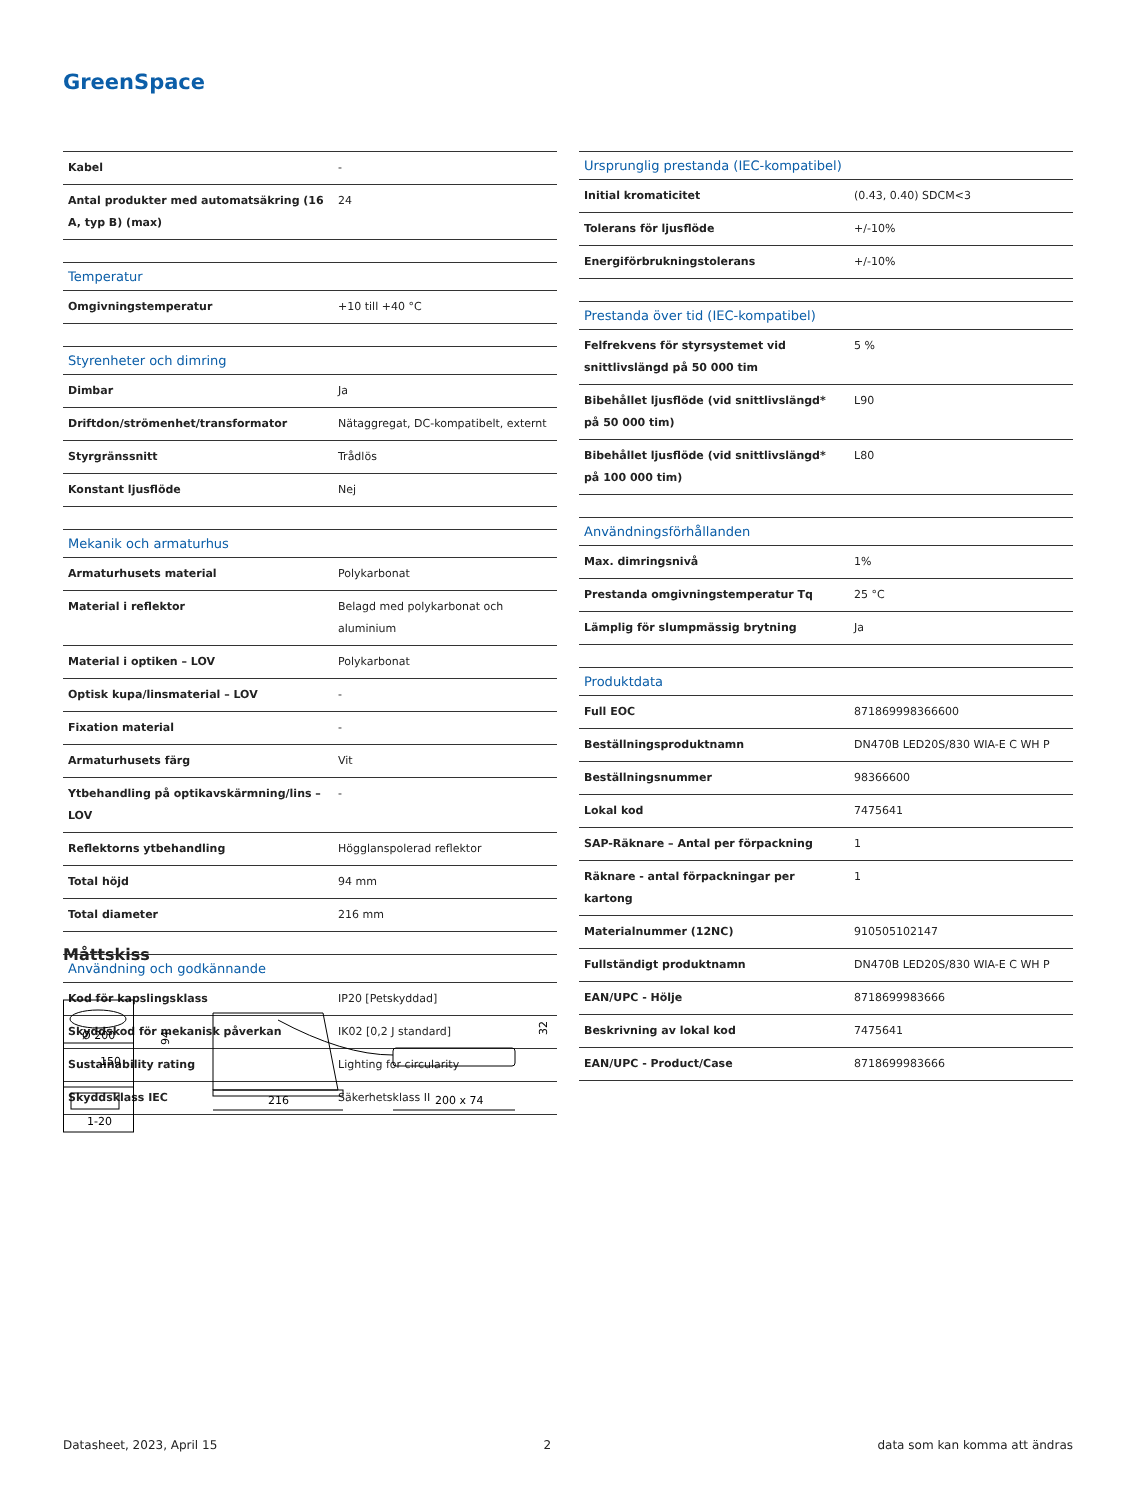GreenSpace
| Kabel | - |
| Antal produkter med automatsäkring (16 A, typ B) (max) | 24 |
| Temperatur | |
| Omgivningstemperatur | +10 till +40 °C |
| Styrenheter och dimring | |
| Dimbar | Ja |
| Driftdon/strömenhet/transformator | Nätaggregat, DC-kompatibelt, externt |
| Styrgränssnitt | Trådlös |
| Konstant ljusflöde | Nej |
| Mekanik och armaturhus | |
| Armaturhusets material | Polykarbonat |
| Material i reflektor | Belagd med polykarbonat och aluminium |
| Material i optiken – LOV | Polykarbonat |
| Optisk kupa/linsmaterial – LOV | - |
| Fixation material | - |
| Armaturhusets färg | Vit |
| Ytbehandling på optikavskärmning/lins – LOV | - |
| Reflektorns ytbehandling | Högglanspolerad reflektor |
| Total höjd | 94 mm |
| Total diameter | 216 mm |
| Användning och godkännande | |
| Kod för kapslingsklass | IP20 [Petskyddad] |
| Skyddskod för mekanisk påverkan | IK02 [0,2 J standard] |
| Sustainability rating | Lighting for circularity |
| Skyddsklass IEC | Säkerhetsklass II |
| Ursprunglig prestanda (IEC-kompatibel) | |
| --- | --- |
| Initial kromaticitet | (0.43, 0.40) SDCM<3 |
| Tolerans för ljusflöde | +/-10% |
| Energiförbrukningstolerans | +/-10% |
| Prestanda över tid (IEC-kompatibel) | |
| Felfrekvens för styrsystemet vid snittlivslängd på 50 000 tim | 5 % |
| Bibehållet ljusflöde (vid snittlivslängd* på 50 000 tim) | L90 |
| Bibehållet ljusflöde (vid snittlivslängd* på 100 000 tim) | L80 |
| Användningsförhållanden | |
| Max. dimringsnivå | 1% |
| Prestanda omgivningstemperatur Tq | 25 °C |
| Lämplig för slumpmässig brytning | Ja |
| Produktdata | |
| Full EOC | 871869998366600 |
| Beställningsproduktnamn | DN470B LED20S/830 WIA-E C WH P |
| Beställningsnummer | 98366600 |
| Lokal kod | 7475641 |
| SAP-Räknare – Antal per förpackning | 1 |
| Räknare - antal förpackningar per kartong | 1 |
| Materialnummer (12NC) | 910505102147 |
| Fullständigt produktnamn | DN470B LED20S/830 WIA-E C WH P |
| EAN/UPC - Hölje | 8718699983666 |
| Beskrivning av lokal kod | 7475641 |
| EAN/UPC - Product/Case | 8718699983666 |
Måttskiss
Ø 200
150
1-20
94
216
200 x 74
32
Datasheet, 2023, April 15 2 data som kan komma att ändras